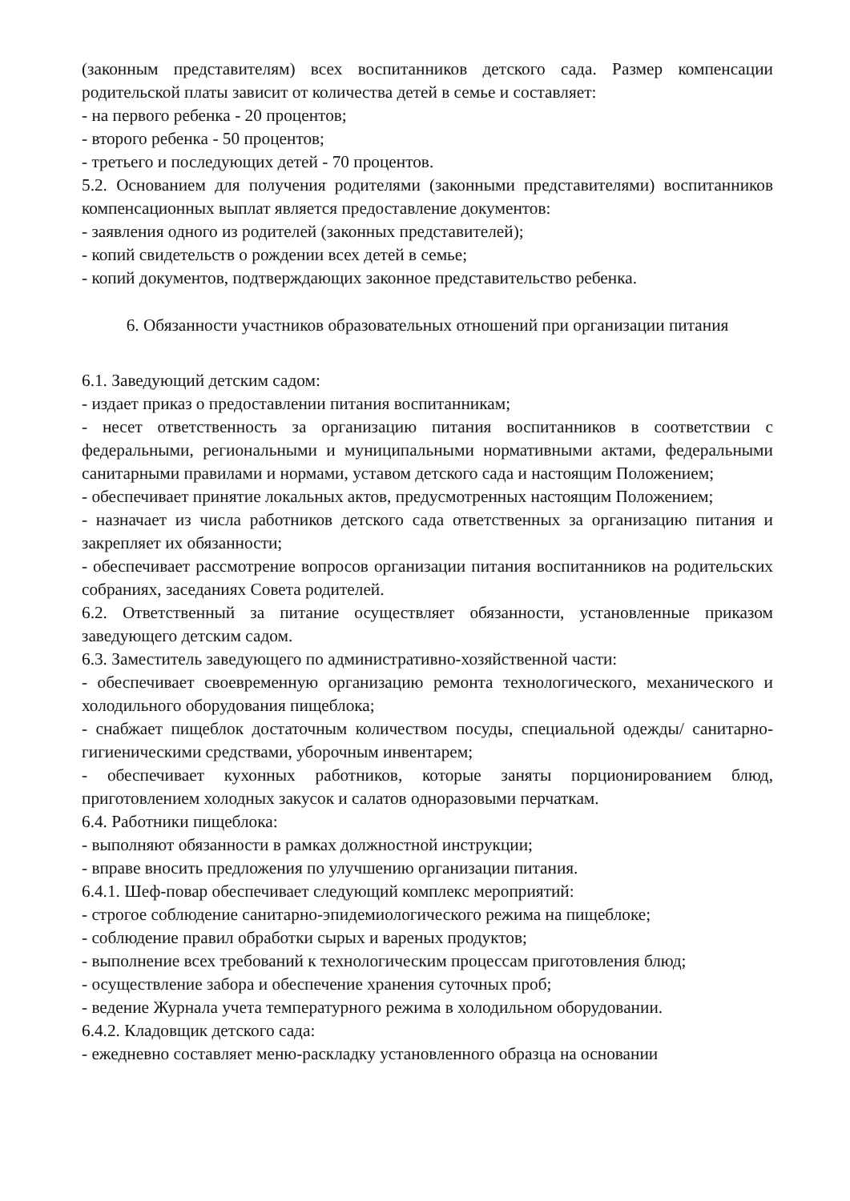(законным представителям) всех воспитанников детского сада. Размер компенсации родительской платы зависит от количества детей в семье и составляет:
- на первого ребенка - 20 процентов;
- второго ребенка - 50 процентов;
- третьего и последующих детей - 70 процентов.
5.2. Основанием для получения родителями (законными представителями) воспитанников компенсационных выплат является предоставление документов:
- заявления одного из родителей (законных представителей);
- копий свидетельств о рождении всех детей в семье;
- копий документов, подтверждающих законное представительство ребенка.
6. Обязанности участников образовательных отношений при организации питания
6.1. Заведующий детским садом:
- издает приказ о предоставлении питания воспитанникам;
- несет ответственность за организацию питания воспитанников в соответствии с федеральными, региональными и муниципальными нормативными актами, федеральными санитарными правилами и нормами, уставом детского сада и настоящим Положением;
- обеспечивает принятие локальных актов, предусмотренных настоящим Положением;
- назначает из числа работников детского сада ответственных за организацию питания и закрепляет их обязанности;
- обеспечивает рассмотрение вопросов организации питания воспитанников на родительских собраниях, заседаниях Совета родителей.
6.2. Ответственный за питание осуществляет обязанности, установленные приказом заведующего детским садом.
6.3. Заместитель заведующего по административно-хозяйственной части:
- обеспечивает своевременную организацию ремонта технологического, механического и холодильного оборудования пищеблока;
- снабжает пищеблок достаточным количеством посуды, специальной одежды/ санитарно-гигиеническими средствами, уборочным инвентарем;
- обеспечивает кухонных работников, которые заняты порционированием блюд, приготовлением холодных закусок и салатов одноразовыми перчаткам.
6.4. Работники пищеблока:
- выполняют обязанности в рамках должностной инструкции;
- вправе вносить предложения по улучшению организации питания.
6.4.1. Шеф-повар обеспечивает следующий комплекс мероприятий:
- строгое соблюдение санитарно-эпидемиологического режима на пищеблоке;
- соблюдение правил обработки сырых и вареных продуктов;
- выполнение всех требований к технологическим процессам приготовления блюд;
- осуществление забора и обеспечение хранения суточных проб;
- ведение Журнала учета температурного режима в холодильном оборудовании.
6.4.2. Кладовщик детского сада:
- ежедневно составляет меню-раскладку установленного образца на основании